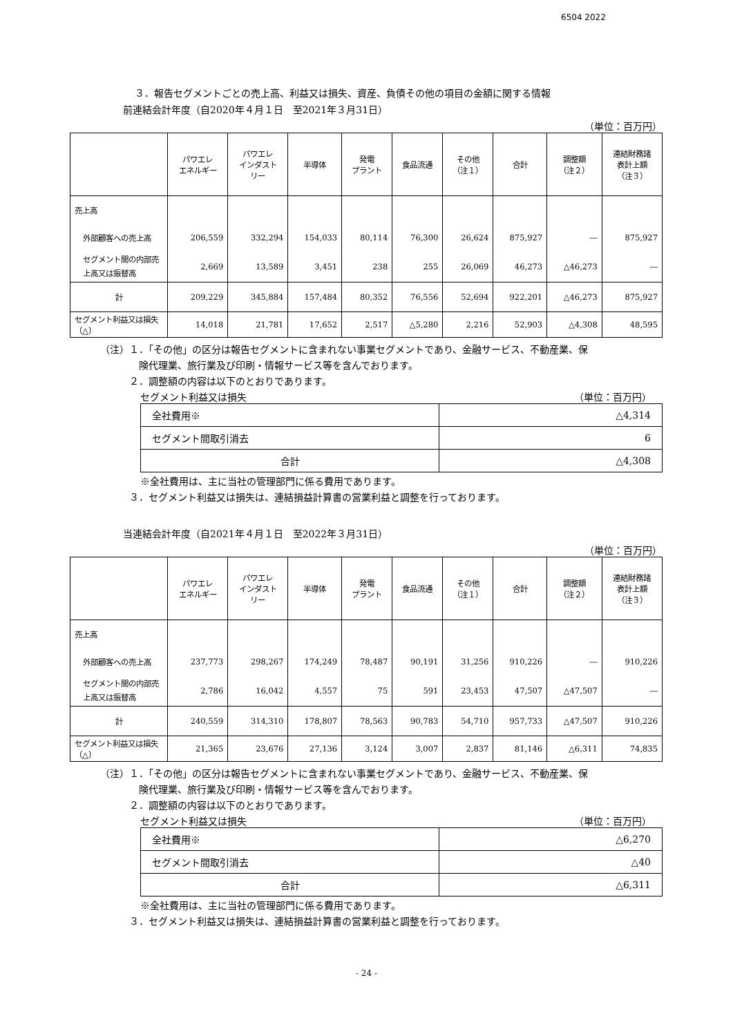6504 2022
３．報告セグメントごとの売上高、利益又は損失、資産、負債その他の項目の金額に関する情報
前連結会計年度（自2020年４月１日　至2021年３月31日）
（単位：百万円）
| | パワエレ エネルギー | パワエレ インダスト リー | 半導体 | 発電 プラント | 食品流通 | その他 （注１） | 合計 | 調整額 （注２） | 連結財務諸 表計上額 （注３） |
| --- | --- | --- | --- | --- | --- | --- | --- | --- | --- |
| 売上高 | | | | | | | | | |
| 外部顧客への売上高 | 206,559 | 332,294 | 154,033 | 80,114 | 76,300 | 26,624 | 875,927 | ― | 875,927 |
| セグメント間の内部売上高又は振替高 | 2,669 | 13,589 | 3,451 | 238 | 255 | 26,069 | 46,273 | △46,273 | ― |
| 計 | 209,229 | 345,884 | 157,484 | 80,352 | 76,556 | 52,694 | 922,201 | △46,273 | 875,927 |
| セグメント利益又は損失（△） | 14,018 | 21,781 | 17,652 | 2,517 | △5,280 | 2,216 | 52,903 | △4,308 | 48,595 |
（注）１．「その他」の区分は報告セグメントに含まれない事業セグメントであり、金融サービス、不動産業、保
険代理業、旅行業及び印刷・情報サービス等を含んでおります。
２．調整額の内容は以下のとおりであります。
セグメント利益又は損失 （単位：百万円）
| 全社費用※ | △4,314 |
| セグメント間取引消去 | 6 |
| 合計 | △4,308 |
※全社費用は、主に当社の管理部門に係る費用であります。
３．セグメント利益又は損失は、連結損益計算書の営業利益と調整を行っております。
当連結会計年度（自2021年４月１日　至2022年３月31日）
（単位：百万円）
| | パワエレ エネルギー | パワエレ インダスト リー | 半導体 | 発電 プラント | 食品流通 | その他 （注１） | 合計 | 調整額 （注２） | 連結財務諸 表計上額 （注３） |
| --- | --- | --- | --- | --- | --- | --- | --- | --- | --- |
| 売上高 | | | | | | | | | |
| 外部顧客への売上高 | 237,773 | 298,267 | 174,249 | 78,487 | 90,191 | 31,256 | 910,226 | ― | 910,226 |
| セグメント間の内部売上高又は振替高 | 2,786 | 16,042 | 4,557 | 75 | 591 | 23,453 | 47,507 | △47,507 | ― |
| 計 | 240,559 | 314,310 | 178,807 | 78,563 | 90,783 | 54,710 | 957,733 | △47,507 | 910,226 |
| セグメント利益又は損失（△） | 21,365 | 23,676 | 27,136 | 3,124 | 3,007 | 2,837 | 81,146 | △6,311 | 74,835 |
（注）１．「その他」の区分は報告セグメントに含まれない事業セグメントであり、金融サービス、不動産業、保
険代理業、旅行業及び印刷・情報サービス等を含んでおります。
２．調整額の内容は以下のとおりであります。
セグメント利益又は損失 （単位：百万円）
| 全社費用※ | △6,270 |
| セグメント間取引消去 | △40 |
| 合計 | △6,311 |
※全社費用は、主に当社の管理部門に係る費用であります。
３．セグメント利益又は損失は、連結損益計算書の営業利益と調整を行っております。
- 24 -